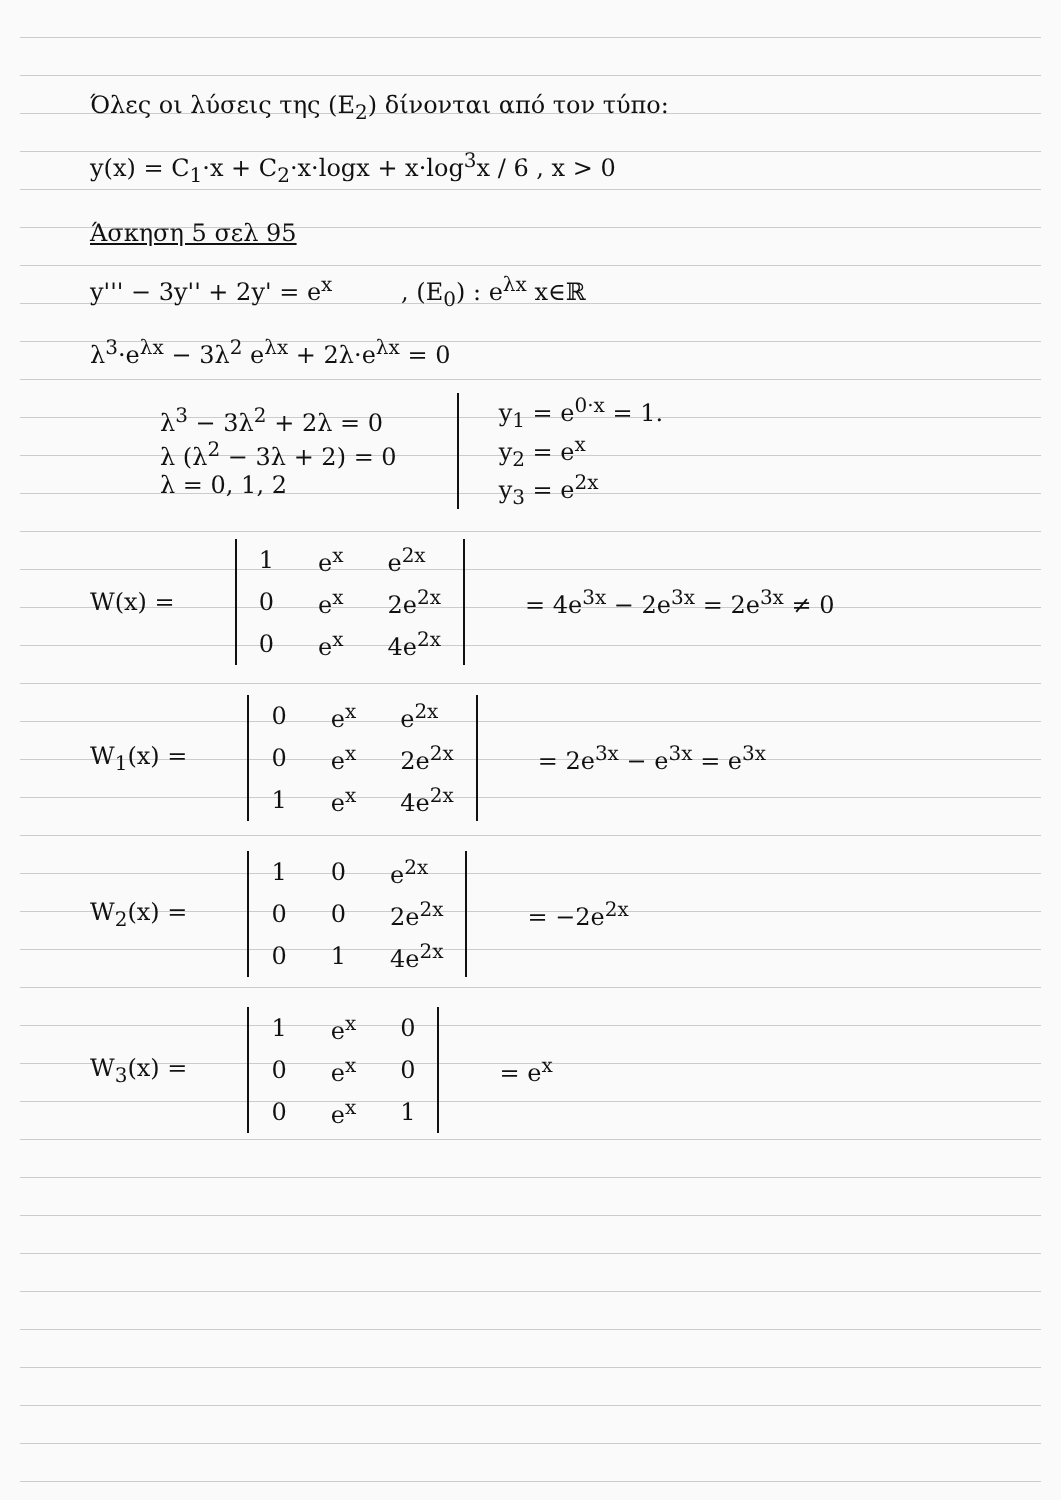Όλες οι λύσεις της (Ε<sub>2</sub>) δίνονται από τον τύπο:
y(x) = C<sub>1</sub>·x + C<sub>2</sub>·x·logx + x·log<sup>3</sup>x / 6 , x > 0
Άσκηση 5 σελ 95
y''' − 3y'' + 2y' = e<sup>x</sup> , (E<sub>0</sub>) : e<sup>λx</sup> x∈ℝ
λ<sup>3</sup>·e<sup>λx</sup> − 3λ<sup>2</sup> e<sup>λx</sup> + 2λ·e<sup>λx</sup> = 0
λ<sup>3</sup> − 3λ<sup>2</sup> + 2λ = 0
λ (λ<sup>2</sup> − 3λ + 2) = 0
λ = 0, 1, 2
y<sub>1</sub> = e<sup>0·x</sup> = 1.
y<sub>2</sub> = e<sup>x</sup>
y<sub>3</sub> = e<sup>2x</sup>
W(x) =
| 1 | e<sup>x</sup> | e<sup>2x</sup> |
| 0 | e<sup>x</sup> | 2e<sup>2x</sup> |
| 0 | e<sup>x</sup> | 4e<sup>2x</sup> |
= 4e<sup>3x</sup> − 2e<sup>3x</sup> = 2e<sup>3x</sup> ≠ 0
W<sub>1</sub>(x) =
| 0 | e<sup>x</sup> | e<sup>2x</sup> |
| 0 | e<sup>x</sup> | 2e<sup>2x</sup> |
| 1 | e<sup>x</sup> | 4e<sup>2x</sup> |
= 2e<sup>3x</sup> − e<sup>3x</sup> = e<sup>3x</sup>
W<sub>2</sub>(x) =
| 1 | 0 | e<sup>2x</sup> |
| 0 | 0 | 2e<sup>2x</sup> |
| 0 | 1 | 4e<sup>2x</sup> |
= −2e<sup>2x</sup>
W<sub>3</sub>(x) =
| 1 | e<sup>x</sup> | 0 |
| 0 | e<sup>x</sup> | 0 |
| 0 | e<sup>x</sup> | 1 |
= e<sup>x</sup>